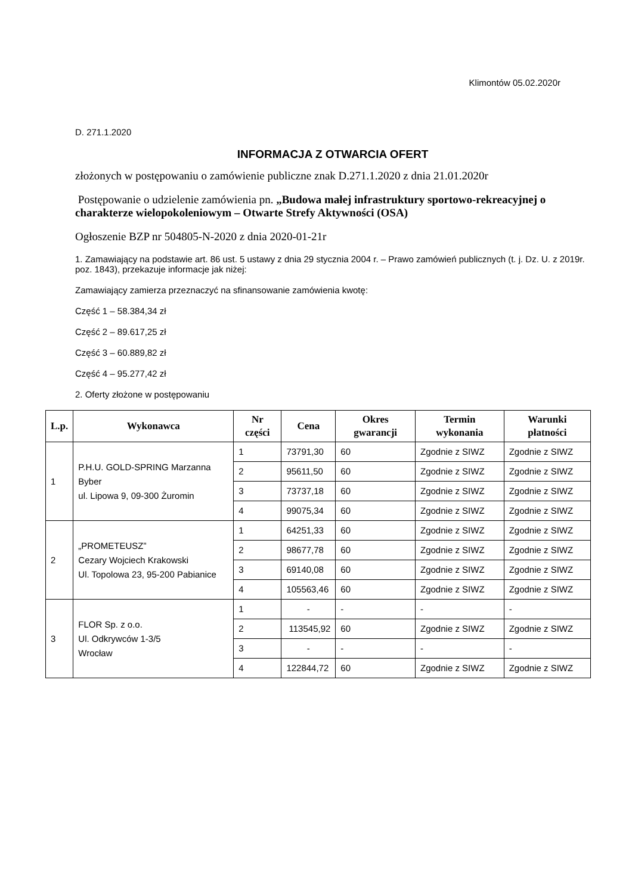Klimontów 05.02.2020r
D. 271.1.2020
INFORMACJA Z OTWARCIA OFERT
złożonych w postępowaniu o zamówienie publiczne znak D.271.1.2020 z dnia 21.01.2020r
Postępowanie o udzielenie zamówienia pn. „Budowa małej infrastruktury sportowo-rekreacyjnej o charakterze wielopokoleniowym – Otwarte Strefy Aktywności (OSA)
Ogłoszenie BZP nr 504805-N-2020 z dnia 2020-01-21r
1. Zamawiający na podstawie art. 86 ust. 5 ustawy z dnia 29 stycznia 2004 r. – Prawo zamówień publicznych (t. j. Dz. U. z 2019r. poz. 1843), przekazuje informacje jak niżej:
Zamawiający zamierza przeznaczyć na sfinansowanie zamówienia kwotę:
Część 1 – 58.384,34 zł
Część 2 – 89.617,25 zł
Część 3 – 60.889,82 zł
Część 4 – 95.277,42 zł
2. Oferty złożone w postępowaniu
| L.p. | Wykonawca | Nr części | Cena | Okres gwarancji | Termin wykonania | Warunki płatności |
| --- | --- | --- | --- | --- | --- | --- |
| 1 | P.H.U. GOLD-SPRING Marzanna Byber ul. Lipowa 9, 09-300 Żuromin | 1 | 73791,30 | 60 | Zgodnie z SIWZ | Zgodnie z SIWZ |
| | | 2 | 95611,50 | 60 | Zgodnie z SIWZ | Zgodnie z SIWZ |
| | | 3 | 73737,18 | 60 | Zgodnie z SIWZ | Zgodnie z SIWZ |
| | | 4 | 99075,34 | 60 | Zgodnie z SIWZ | Zgodnie z SIWZ |
| 2 | „PROMETEUSZ” Cezary Wojciech Krakowski Ul. Topolowa 23, 95-200 Pabianice | 1 | 64251,33 | 60 | Zgodnie z SIWZ | Zgodnie z SIWZ |
| | | 2 | 98677,78 | 60 | Zgodnie z SIWZ | Zgodnie z SIWZ |
| | | 3 | 69140,08 | 60 | Zgodnie z SIWZ | Zgodnie z SIWZ |
| | | 4 | 105563,46 | 60 | Zgodnie z SIWZ | Zgodnie z SIWZ |
| 3 | FLOR Sp. z o.o. Ul. Odkrywców 1-3/5 Wrocław | 1 | - | - | - | - |
| | | 2 | 113545,92 | 60 | Zgodnie z SIWZ | Zgodnie z SIWZ |
| | | 3 | - | - | - | - |
| | | 4 | 122844,72 | 60 | Zgodnie z SIWZ | Zgodnie z SIWZ |